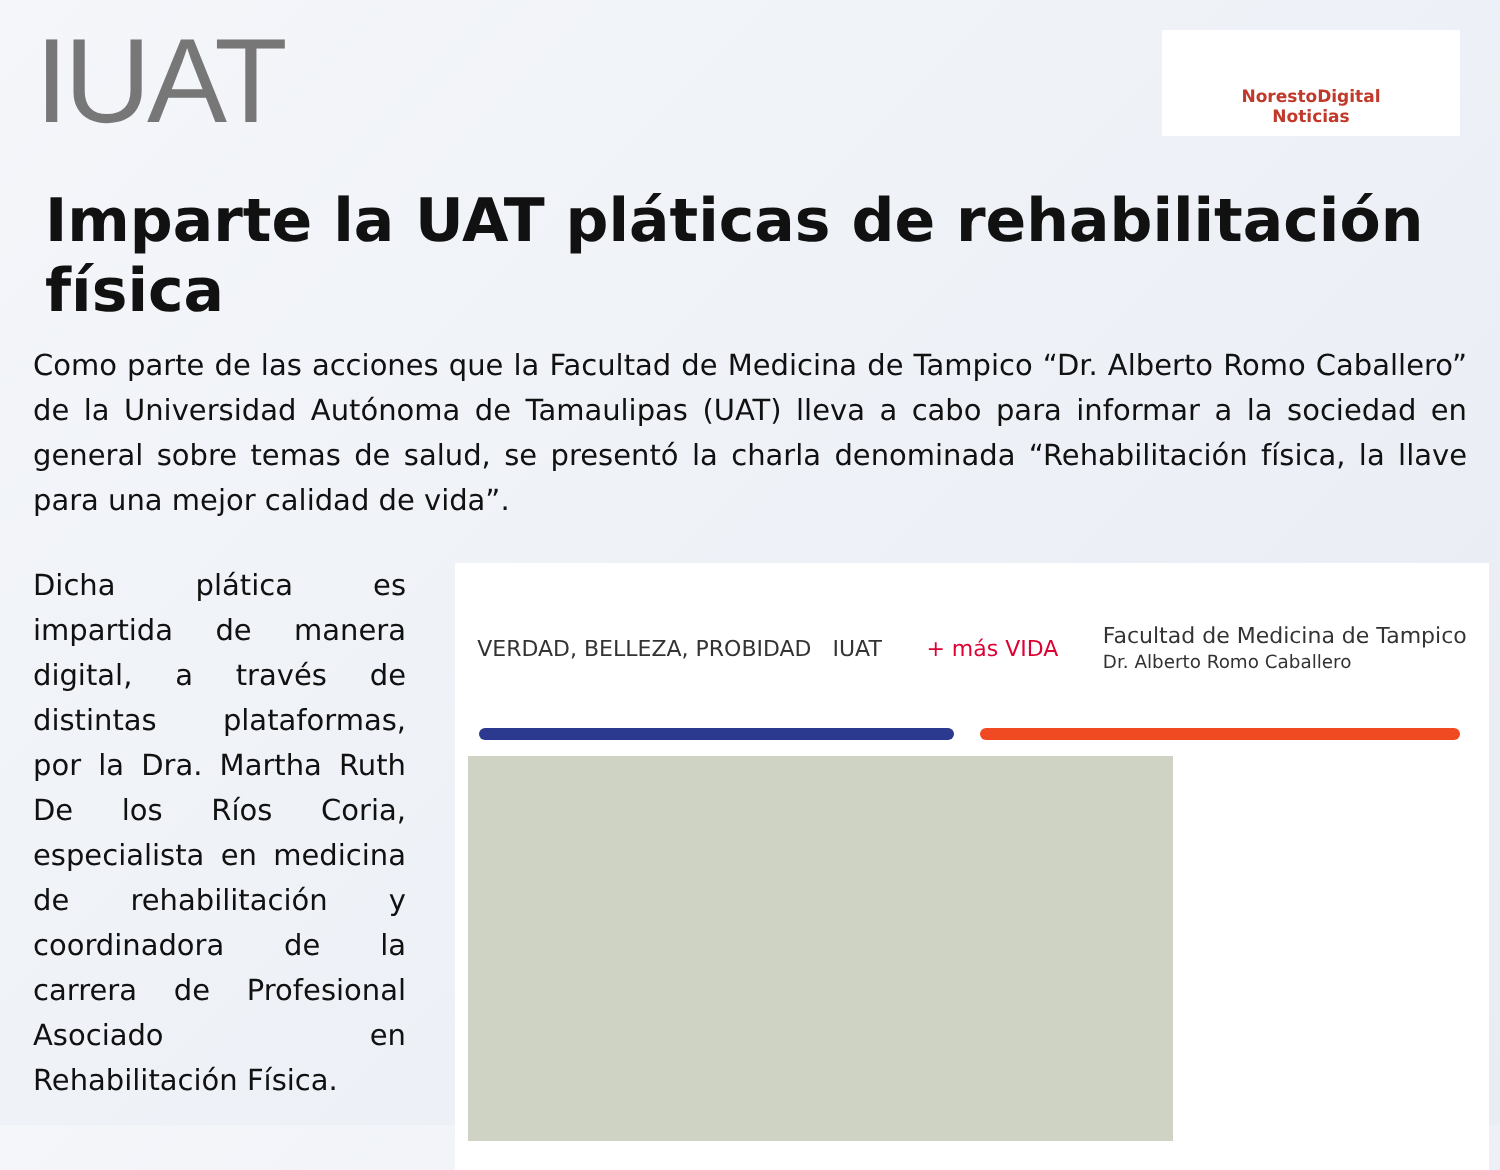IUAT
NorestoDigital
Noticias
Imparte la UAT pláticas de rehabilitación física
Como parte de las acciones que la Facultad de Medicina de Tampico “Dr. Alberto Romo Caballero” de la Universidad Autónoma de Tamaulipas (UAT) lleva a cabo para informar a la sociedad en general sobre temas de salud, se presentó la charla denominada “Rehabilitación física, la llave para una mejor calidad de vida”.
Dicha plática es impartida de manera digital, a través de distintas plataformas, por la Dra. Martha Ruth De los Ríos Coria, especialista en medicina de rehabilitación y coordinadora de la carrera de Profesional Asociado en Rehabilitación Física.
VERDAD, BELLEZA, PROBIDAD IUAT + más VIDA Facultad de Medicina de Tampico
Dr. Alberto Romo Caballero